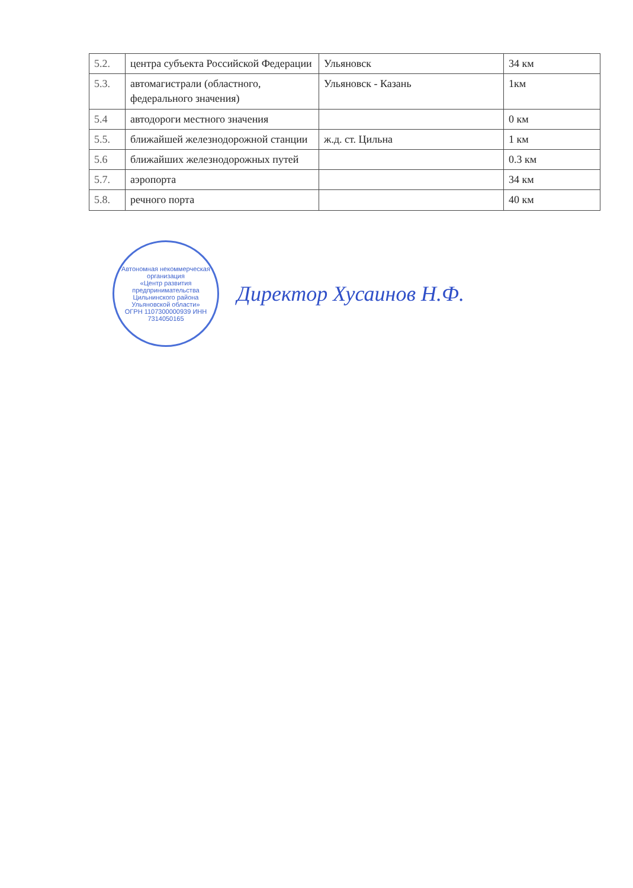| 5.2. | центра субъекта Российской Федерации | Ульяновск | 34 км |
| 5.3. | автомагистрали (областного, федерального значения) | Ульяновск - Казань | 1км |
| 5.4 | автодороги местного значения | | 0 км |
| 5.5. | ближайшей железнодорожной станции | ж.д. ст. Цильна | 1 км |
| 5.6 | ближайших железнодорожных путей | | 0.3 км |
| 5.7. | аэропорта | | 34 км |
| 5.8. | речного порта | | 40 км |
Автономная некоммерческая организация
«Центр развития предпринимательства Цильнинского района Ульяновской области»
ОГРН 1107300000939 ИНН 7314050165
Директор Хусаинов Н.Ф.